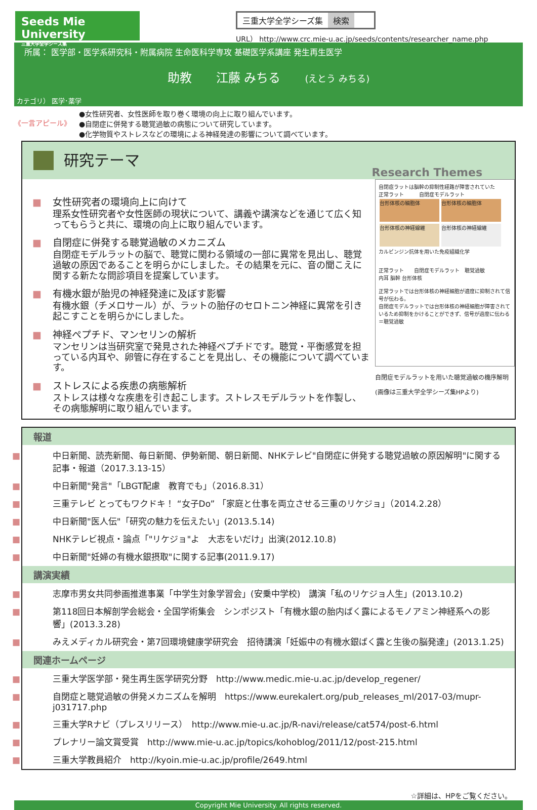Seeds Mie University
三重大学全学シーズ集
三重大学全学シーズ集 検索
URL） http://www.crc.mie-u.ac.jp/seeds/contents/researcher_name.php
所属： 医学部・医学系研究科・附属病院 生命医科学専攻 基礎医学系講座 発生再生医学
助教　　江藤 みちる　　(えとう みちる)
カテゴリ） 医学･薬学
《一言アピール》
●女性研究者、女性医師を取り巻く環境の向上に取り組んでいます。
●自閉症に併発する聴覚過敏の病態について研究しています。
●化学物質やストレスなどの環境による神経発達の影響について調べています。
研究テーマ
Research Themes
■ 女性研究者の環境向上に向けて
理系女性研究者や女性医師の現状について、講義や講演などを通じて広く知ってもらうと共に、環境の向上に取り組んでいます。
■ 自閉症に併発する聴覚過敏のメカニズム
自閉症モデルラットの脳で、聴覚に関わる領域の一部に異常を見出し、聴覚過敏の原因であることを明らかにしました。その結果を元に、音の聞こえに関する新たな問診項目を提案しています。
■ 有機水銀が胎児の神経発達に及ぼす影響
有機水銀（チメロサール）が、ラットの胎仔のセロトニン神経に異常を引き起こすことを明らかにしました。
■ 神経ペプチド、マンセリンの解析
マンセリンは当研究室で発見された神経ペプチドです。聴覚・平衡感覚を担っている内耳や、卵管に存在することを見出し、その機能について調べています。
■ ストレスによる疾患の病態解析
ストレスは様々な疾患を引き起こします。ストレスモデルラットを作製し、その病態解明に取り組んでいます。
自閉症ラットは脳幹の抑制性経路が障害されていた
正常ラット　　　自閉症モデルラット
台形体核の細胞体 台形体核の細胞体 台形体核の神経線維 台形体核の神経線維
カルビンジン抗体を用いた免疫組織化学
正常ラット　　自閉症モデルラット　聴覚過敏
内耳 脳幹 台形体核
正常ラットでは台形体核の神経細胞が適度に抑制されて信号が伝わる。
自閉症モデルラットでは台形体核の神経細胞が障害されているため抑制をかけることができず、信号が過度に伝わる＝聴覚過敏
自閉症モデルラットを用いた聴覚過敏の機序解明
(画像は三重大学全学シーズ集HPより)
報道
■ 中日新聞、読売新聞、毎日新聞、伊勢新聞、朝日新聞、NHKテレビ"自閉症に併発する聴覚過敏の原因解明"に関する記事・報道（2017.3.13-15）
■ 中日新聞"発言"「LBGT配慮　教育でも」（2016.8.31）
■ 三重テレビ とってもワクドキ！ “女子Do” 「家庭と仕事を両立させる三重のリケジョ」（2014.2.28）
■ 中日新聞"医人伝"「研究の魅力を伝えたい」(2013.5.14)
■ NHKテレビ視点・論点「"リケジョ"よ　大志をいだけ」出演(2012.10.8)
■ 中日新聞"妊婦の有機水銀摂取"に関する記事(2011.9.17)
講演実績
■ 志摩市男女共同参画推進事業「中学生対象学習会」(安乗中学校)　講演「私のリケジョ人生」(2013.10.2)
■ 第118回日本解剖学会総会・全国学術集会　シンポジスト「有機水銀の胎内ばく露によるモノアミン神経系への影響」(2013.3.28)
■ みえメディカル研究会・第7回環境健康学研究会　招待講演「妊娠中の有機水銀ばく露と生後の脳発達」(2013.1.25)
関連ホームページ
■ 三重大学医学部・発生再生医学研究分野　http://www.medic.mie-u.ac.jp/develop_regener/
■ 自閉症と聴覚過敏の併発メカニズムを解明　https://www.eurekalert.org/pub_releases_ml/2017-03/mupr-j031717.php
■ 三重大学Rナビ（プレスリリース）　http://www.mie-u.ac.jp/R-navi/release/cat574/post-6.html
■ プレナリー論文賞受賞　http://www.mie-u.ac.jp/topics/kohoblog/2011/12/post-215.html
■ 三重大学教員紹介　http://kyoin.mie-u.ac.jp/profile/2649.html
☆詳細は、HPをご覧ください。
Copyright Mie University. All rights reserved.